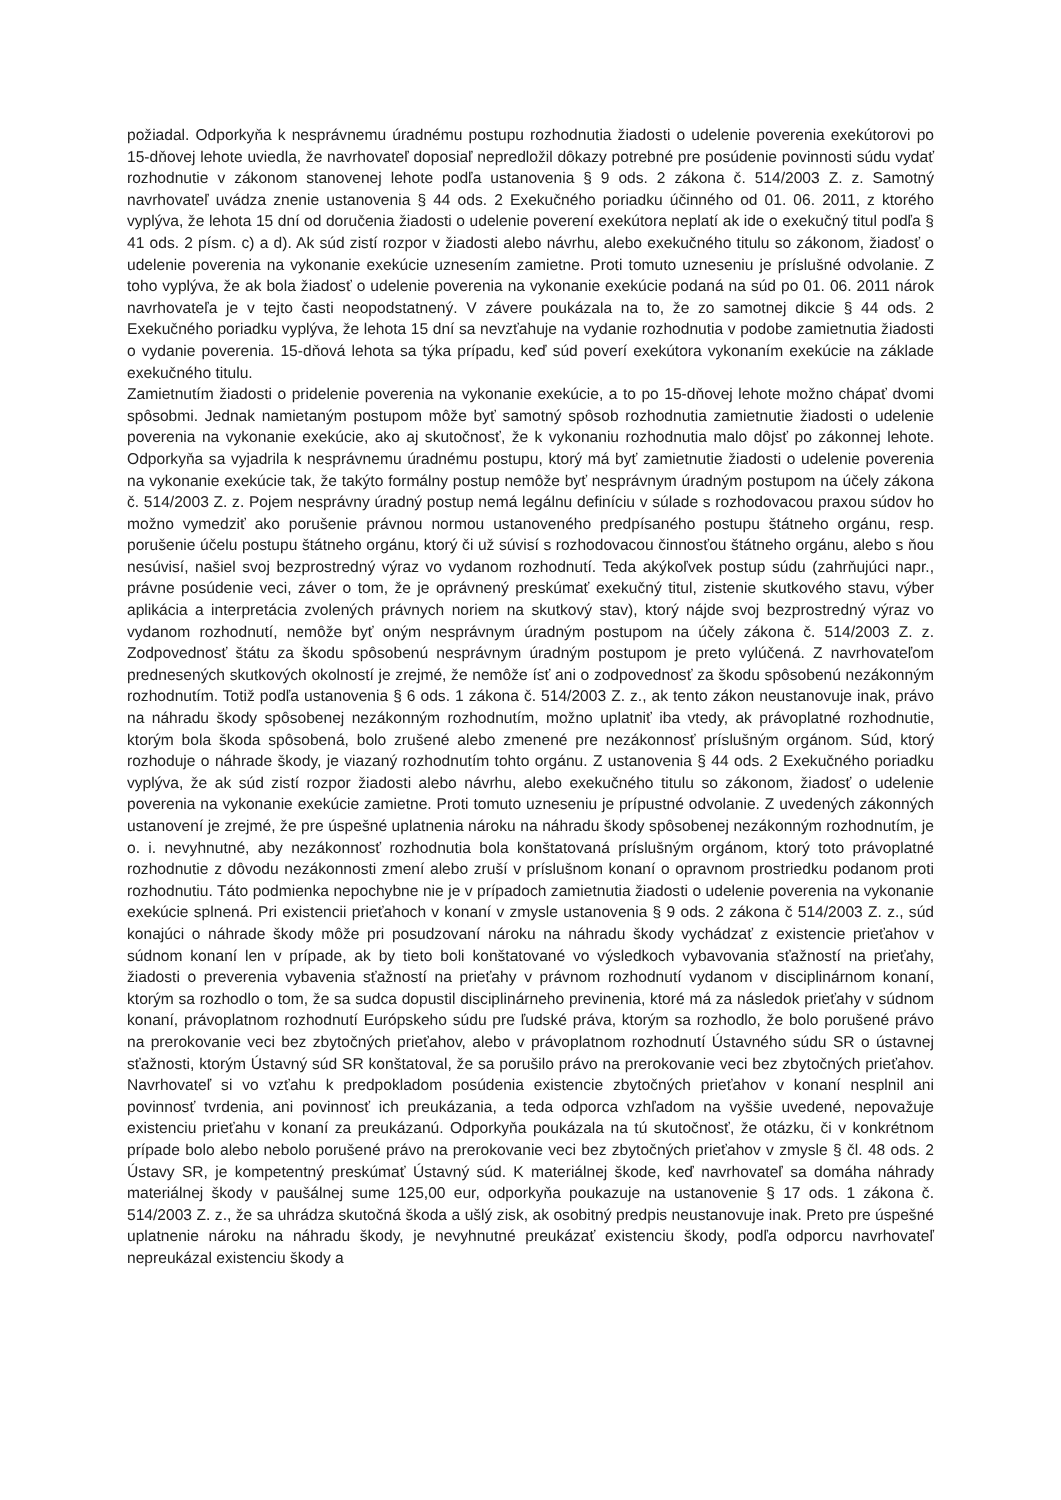požiadal. Odporkyňa k nesprávnemu úradnému postupu rozhodnutia žiadosti o udelenie poverenia exekútorovi po 15-dňovej lehote uviedla, že navrhovateľ doposiaľ nepredložil dôkazy potrebné pre posúdenie povinnosti súdu vydať rozhodnutie v zákonom stanovenej lehote podľa ustanovenia § 9 ods. 2 zákona č. 514/2003 Z. z. Samotný navrhovateľ uvádza znenie ustanovenia § 44 ods. 2 Exekučného poriadku účinného od 01. 06. 2011, z ktorého vyplýva, že lehota 15 dní od doručenia žiadosti o udelenie poverení exekútora neplatí ak ide o exekučný titul podľa § 41 ods. 2 písm. c) a d). Ak súd zistí rozpor v žiadosti alebo návrhu, alebo exekučného titulu so zákonom, žiadosť o udelenie poverenia na vykonanie exekúcie uznesením zamietne. Proti tomuto uzneseniu je príslušné odvolanie. Z toho vyplýva, že ak bola žiadosť o udelenie poverenia na vykonanie exekúcie podaná na súd po 01. 06. 2011 nárok navrhovateľa je v tejto časti neopodstatnený. V závere poukázala na to, že zo samotnej dikcie § 44 ods. 2 Exekučného poriadku vyplýva, že lehota 15 dní sa nevzťahuje na vydanie rozhodnutia v podobe zamietnutia žiadosti o vydanie poverenia. 15-dňová lehota sa týka prípadu, keď súd poverí exekútora vykonaním exekúcie na základe exekučného titulu.
Zamietnutím žiadosti o pridelenie poverenia na vykonanie exekúcie, a to po 15-dňovej lehote možno chápať dvomi spôsobmi. Jednak namietaným postupom môže byť samotný spôsob rozhodnutia zamietnutie žiadosti o udelenie poverenia na vykonanie exekúcie, ako aj skutočnosť, že k vykonaniu rozhodnutia malo dôjsť po zákonnej lehote. Odporkyňa sa vyjadrila k nesprávnemu úradnému postupu, ktorý má byť zamietnutie žiadosti o udelenie poverenia na vykonanie exekúcie tak, že takýto formálny postup nemôže byť nesprávnym úradným postupom na účely zákona č. 514/2003 Z. z. Pojem nesprávny úradný postup nemá legálnu definíciu v súlade s rozhodovacou praxou súdov ho možno vymedziť ako porušenie právnou normou ustanoveného predpísaného postupu štátneho orgánu, resp. porušenie účelu postupu štátneho orgánu, ktorý či už súvisí s rozhodovacou činnosťou štátneho orgánu, alebo s ňou nesúvisí, našiel svoj bezprostredný výraz vo vydanom rozhodnutí. Teda akýkoľvek postup súdu (zahrňujúci napr., právne posúdenie veci, záver o tom, že je oprávnený preskúmať exekučný titul, zistenie skutkového stavu, výber aplikácia a interpretácia zvolených právnych noriem na skutkový stav), ktorý nájde svoj bezprostredný výraz vo vydanom rozhodnutí, nemôže byť oným nesprávnym úradným postupom na účely zákona č. 514/2003 Z. z. Zodpovednosť štátu za škodu spôsobenú nesprávnym úradným postupom je preto vylúčená. Z navrhovateľom prednesených skutkových okolností je zrejmé, že nemôže ísť ani o zodpovednosť za škodu spôsobenú nezákonným rozhodnutím. Totiž podľa ustanovenia § 6 ods. 1 zákona č. 514/2003 Z. z., ak tento zákon neustanovuje inak, právo na náhradu škody spôsobenej nezákonným rozhodnutím, možno uplatniť iba vtedy, ak právoplatné rozhodnutie, ktorým bola škoda spôsobená, bolo zrušené alebo zmenené pre nezákonnosť príslušným orgánom. Súd, ktorý rozhoduje o náhrade škody, je viazaný rozhodnutím tohto orgánu. Z ustanovenia § 44 ods. 2 Exekučného poriadku vyplýva, že ak súd zistí rozpor žiadosti alebo návrhu, alebo exekučného titulu so zákonom, žiadosť o udelenie poverenia na vykonanie exekúcie zamietne. Proti tomuto uzneseniu je prípustné odvolanie. Z uvedených zákonných ustanovení je zrejmé, že pre úspešné uplatnenia nároku na náhradu škody spôsobenej nezákonným rozhodnutím, je o. i. nevyhnutné, aby nezákonnosť rozhodnutia bola konštatovaná príslušným orgánom, ktorý toto právoplatné rozhodnutie z dôvodu nezákonnosti zmení alebo zruší v príslušnom konaní o opravnom prostriedku podanom proti rozhodnutiu. Táto podmienka nepochybne nie je v prípadoch zamietnutia žiadosti o udelenie poverenia na vykonanie exekúcie splnená. Pri existencii prieťahoch v konaní v zmysle ustanovenia § 9 ods. 2 zákona č 514/2003 Z. z., súd konajúci o náhrade škody môže pri posudzovaní nároku na náhradu škody vychádzať z existencie prieťahov v súdnom konaní len v prípade, ak by tieto boli konštatované vo výsledkoch vybavovania sťažností na prieťahy, žiadosti o preverenia vybavenia sťažností na prieťahy v právnom rozhodnutí vydanom v disciplinárnom konaní, ktorým sa rozhodlo o tom, že sa sudca dopustil disciplinárneho previnenia, ktoré má za následok prieťahy v súdnom konaní, právoplatnom rozhodnutí Európskeho súdu pre ľudské práva, ktorým sa rozhodlo, že bolo porušené právo na prerokovanie veci bez zbytočných prieťahov, alebo v právoplatnom rozhodnutí Ústavného súdu SR o ústavnej sťažnosti, ktorým Ústavný súd SR konštatoval, že sa porušilo právo na prerokovanie veci bez zbytočných prieťahov. Navrhovateľ si vo vzťahu k predpokladom posúdenia existencie zbytočných prieťahov v konaní nesplnil ani povinnosť tvrdenia, ani povinnosť ich preukázania, a teda odporca vzhľadom na vyššie uvedené, nepovažuje existenciu prieťahu v konaní za preukázanú. Odporkyňa poukázala na tú skutočnosť, že otázku, či v konkrétnom prípade bolo alebo nebolo porušené právo na prerokovanie veci bez zbytočných prieťahov v zmysle § čl. 48 ods. 2 Ústavy SR, je kompetentný preskúmať Ústavný súd. K materiálnej škode, keď navrhovateľ sa domáha náhrady materiálnej škody v paušálnej sume 125,00 eur, odporkyňa poukazuje na ustanovenie § 17 ods. 1 zákona č. 514/2003 Z. z., že sa uhrádza skutočná škoda a ušlý zisk, ak osobitný predpis neustanovuje inak. Preto pre úspešné uplatnenie nároku na náhradu škody, je nevyhnutné preukázať existenciu škody, podľa odporcu navrhovateľ nepreukázal existenciu škody a